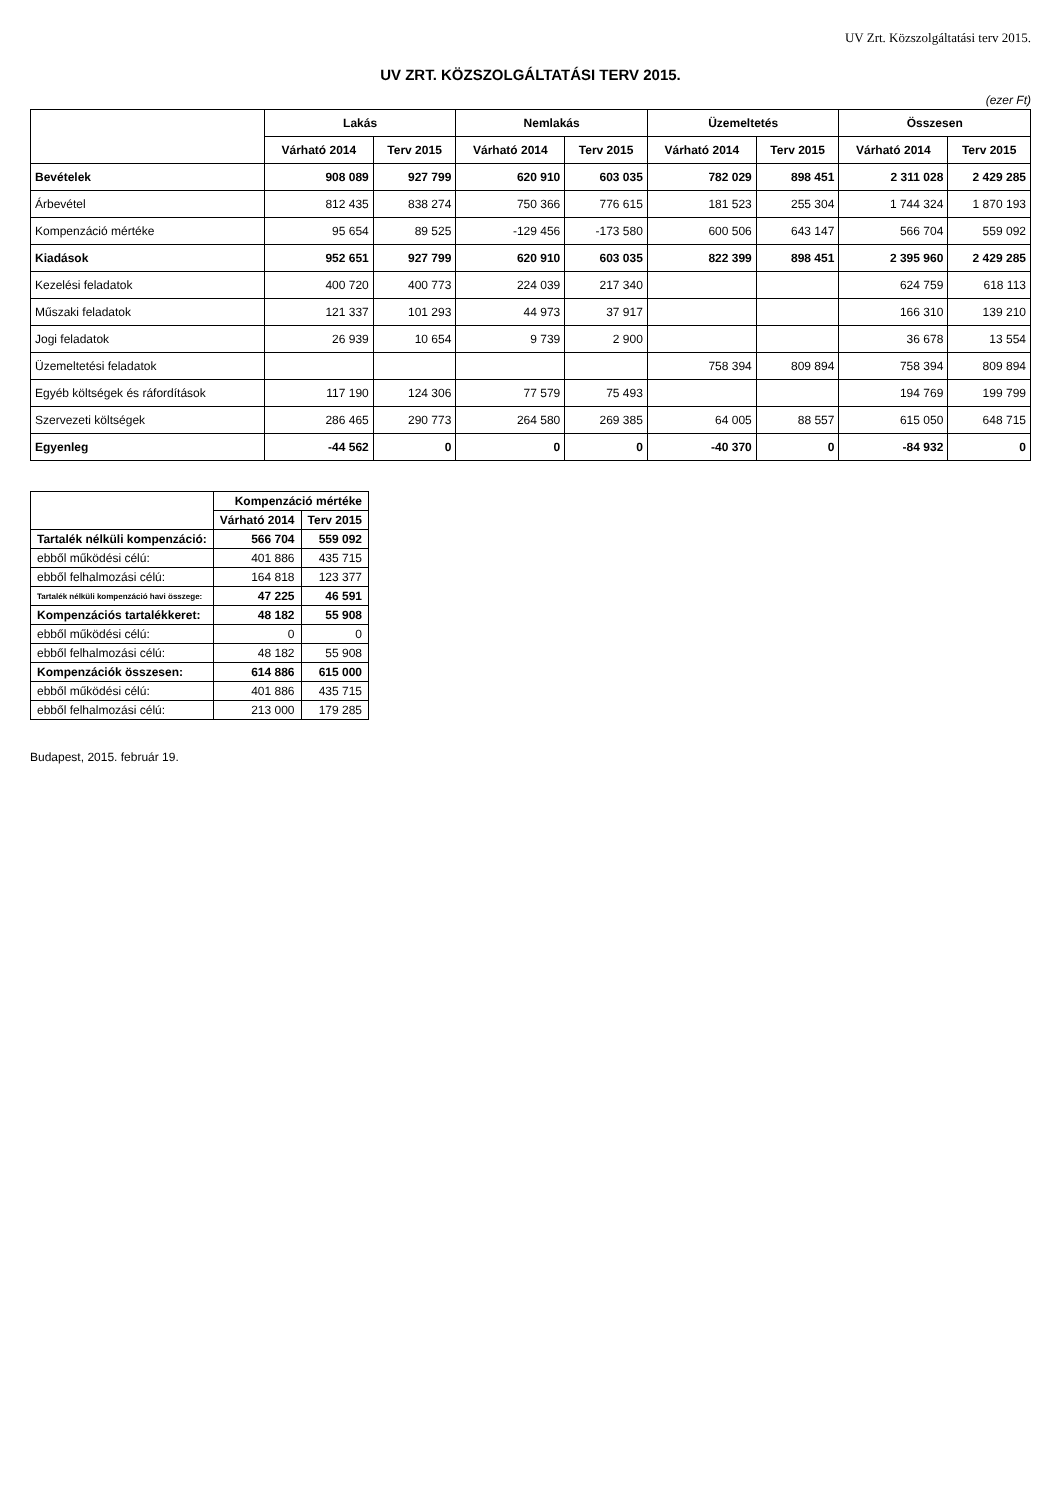UV Zrt. Közszolgáltatási terv 2015.
UV ZRT. KÖZSZOLGÁLTATÁSI TERV 2015.
(ezer Ft)
| | Lakás | | Nemlakás | | Üzemeltetés | | Összesen | |
| --- | --- | --- | --- | --- | --- | --- | --- | --- |
| | Várható 2014 | Terv 2015 | Várható 2014 | Terv 2015 | Várható 2014 | Terv 2015 | Várható 2014 | Terv 2015 |
| Bevételek | 908 089 | 927 799 | 620 910 | 603 035 | 782 029 | 898 451 | 2 311 028 | 2 429 285 |
| Árbevétel | 812 435 | 838 274 | 750 366 | 776 615 | 181 523 | 255 304 | 1 744 324 | 1 870 193 |
| Kompenzáció mértéke | 95 654 | 89 525 | -129 456 | -173 580 | 600 506 | 643 147 | 566 704 | 559 092 |
| Kiadások | 952 651 | 927 799 | 620 910 | 603 035 | 822 399 | 898 451 | 2 395 960 | 2 429 285 |
| Kezelési feladatok | 400 720 | 400 773 | 224 039 | 217 340 | | | 624 759 | 618 113 |
| Műszaki feladatok | 121 337 | 101 293 | 44 973 | 37 917 | | | 166 310 | 139 210 |
| Jogi feladatok | 26 939 | 10 654 | 9 739 | 2 900 | | | 36 678 | 13 554 |
| Üzemeltetési feladatok | | | | | 758 394 | 809 894 | 758 394 | 809 894 |
| Egyéb költségek és ráfordítások | 117 190 | 124 306 | 77 579 | 75 493 | | | 194 769 | 199 799 |
| Szervezeti költségek | 286 465 | 290 773 | 264 580 | 269 385 | 64 005 | 88 557 | 615 050 | 648 715 |
| Egyenleg | -44 562 | 0 | 0 | 0 | -40 370 | 0 | -84 932 | 0 |
| | Kompenzáció mértéke | |
| --- | --- | --- |
| | Várható 2014 | Terv 2015 |
| Tartalék nélküli kompenzáció: | 566 704 | 559 092 |
| ebből működési célú: | 401 886 | 435 715 |
| ebből felhalmozási célú: | 164 818 | 123 377 |
| Tartalék nélküli kompenzáció havi összege: | 47 225 | 46 591 |
| Kompenzációs tartalékkeret: | 48 182 | 55 908 |
| ebből működési célú: | 0 | 0 |
| ebből felhalmozási célú: | 48 182 | 55 908 |
| Kompenzációk összesen: | 614 886 | 615 000 |
| ebből működési célú: | 401 886 | 435 715 |
| ebből felhalmozási célú: | 213 000 | 179 285 |
Budapest, 2015. február 19.